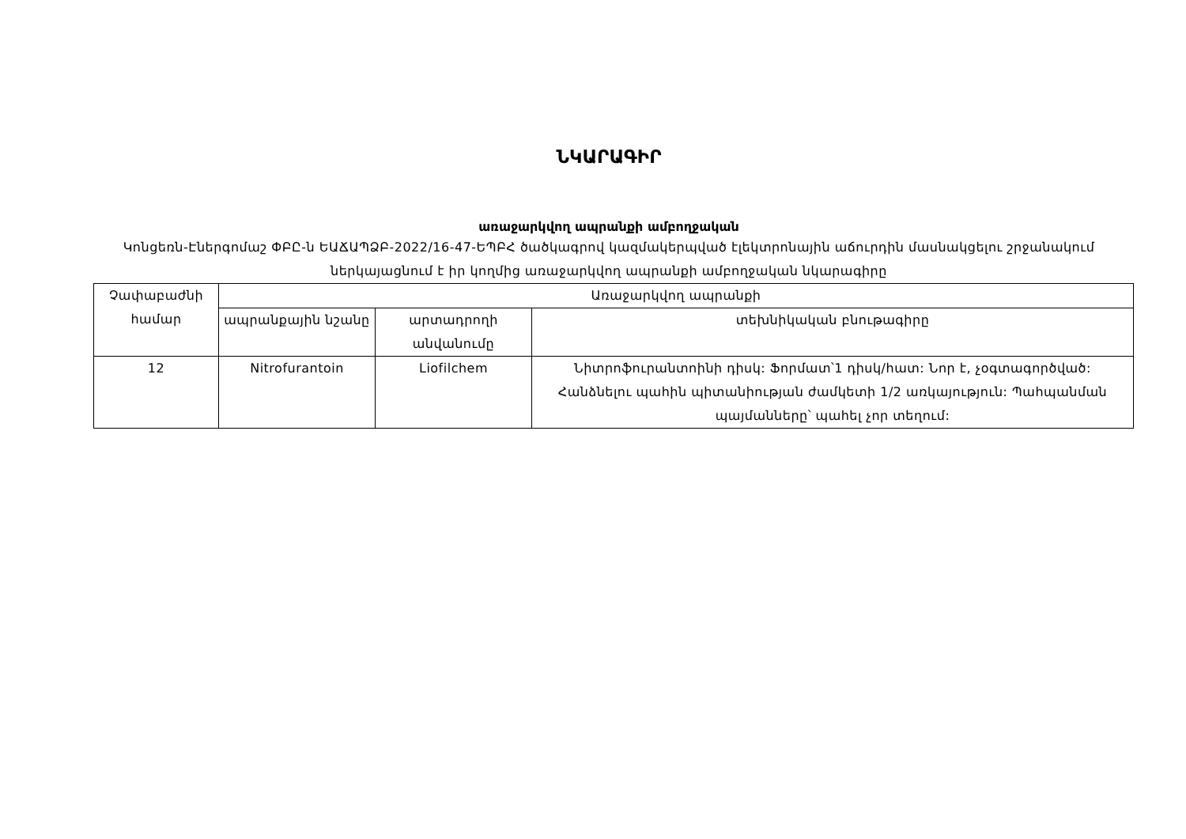ՆԿԱՐԱԳԻՐ
առաջարկվող ապրանքի ամբողջական
Կոնցեռն-Էներգոմաշ ՓԲԸ-ն ԵԱՃԱՊՁԲ-2022/16-47-ԵՊԲՀ ծածկագրով կազմակերպված էլեկտրոնային աճուրդին մասնակցելու շրջանակում ներկայացնում է իր կողմից առաջարկվող ապրանքի ամբողջական նկարագիրը
| Չափաբաժնի համար | Առաջարկվող ապրանքի | | |
| | ապրանքային նշանը | արտադրողի անվանումը | տեխնիկական բնութագիրը |
| 12 | Nitrofurantoin | Liofilchem | Նիտրոֆուրանտոինի դիսկ: Ֆորմատ՝1 դիսկ/հատ: Նոր է, չօգտագործված: Հանձնելու պահին պիտանիության ժամկետի 1/2 առկայություն: Պահպանման պայմանները՝ պահել չոր տեղում: |